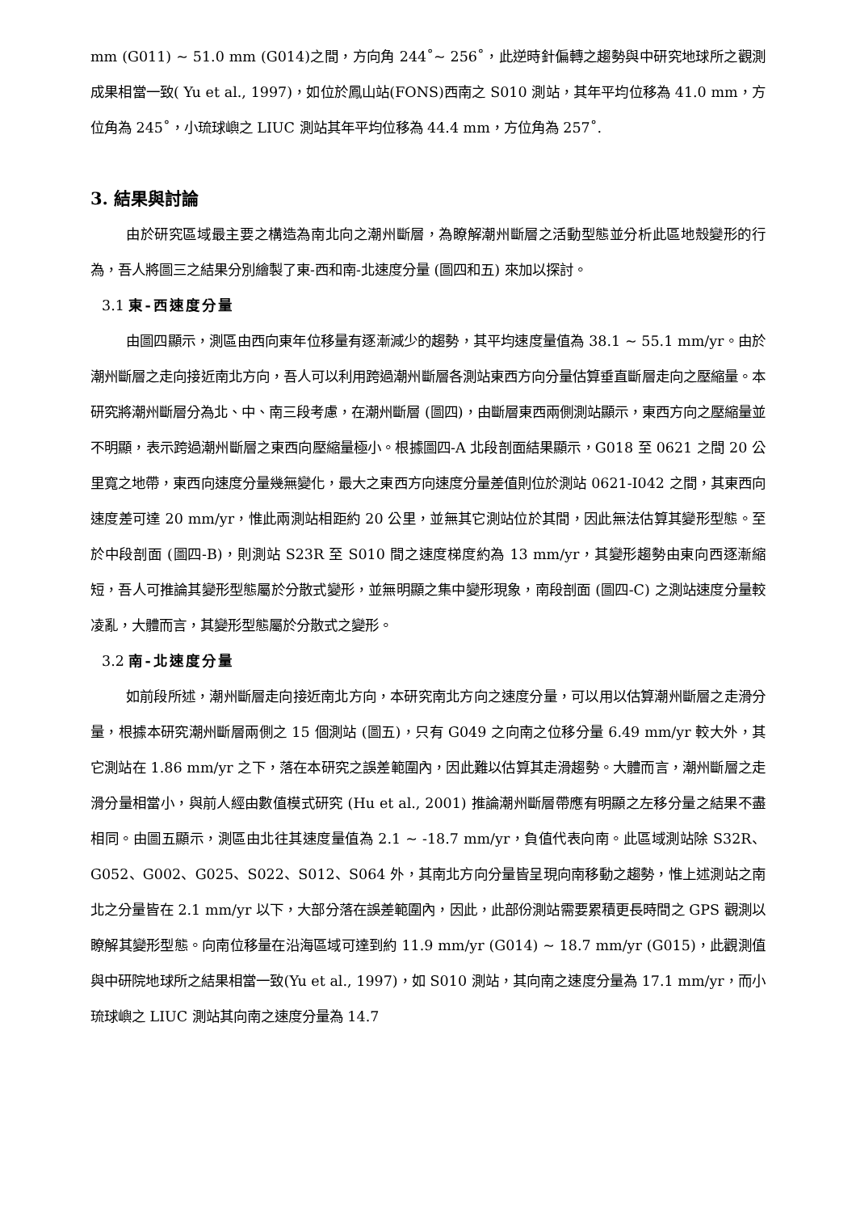mm (G011) ~ 51.0 mm (G014)之間，方向角 244˚~ 256˚，此逆時針偏轉之趨勢與中研究地球所之觀測成果相當一致( Yu et al., 1997)，如位於鳳山站(FONS)西南之 S010 測站，其年平均位移為 41.0 mm，方位角為 245˚，小琉球嶼之 LIUC 測站其年平均位移為 44.4 mm，方位角為 257˚.
3. 結果與討論
由於研究區域最主要之構造為南北向之潮州斷層，為瞭解潮州斷層之活動型態並分析此區地殼變形的行為，吾人將圖三之結果分別繪製了東-西和南-北速度分量 (圖四和五) 來加以探討。
3.1 東-西速度分量
由圖四顯示，測區由西向東年位移量有逐漸減少的趨勢，其平均速度量值為 38.1 ~ 55.1 mm/yr。由於潮州斷層之走向接近南北方向，吾人可以利用跨過潮州斷層各測站東西方向分量估算垂直斷層走向之壓縮量。本研究將潮州斷層分為北、中、南三段考慮，在潮州斷層 (圖四)，由斷層東西兩側測站顯示，東西方向之壓縮量並不明顯，表示跨過潮州斷層之東西向壓縮量極小。根據圖四-A 北段剖面結果顯示，G018 至 0621 之間 20 公里寬之地帶，東西向速度分量幾無變化，最大之東西方向速度分量差值則位於測站 0621-I042 之間，其東西向速度差可達 20 mm/yr，惟此兩測站相距約 20 公里，並無其它測站位於其間，因此無法估算其變形型態。至於中段剖面 (圖四-B)，則測站 S23R 至 S010 間之速度梯度約為 13 mm/yr，其變形趨勢由東向西逐漸縮短，吾人可推論其變形型態屬於分散式變形，並無明顯之集中變形現象，南段剖面 (圖四-C) 之測站速度分量較凌亂，大體而言，其變形型態屬於分散式之變形。
3.2 南-北速度分量
如前段所述，潮州斷層走向接近南北方向，本研究南北方向之速度分量，可以用以估算潮州斷層之走滑分量，根據本研究潮州斷層兩側之 15 個測站 (圖五)，只有 G049 之向南之位移分量 6.49 mm/yr 較大外，其它測站在 1.86 mm/yr 之下，落在本研究之誤差範圍內，因此難以估算其走滑趨勢。大體而言，潮州斷層之走滑分量相當小，與前人經由數值模式研究 (Hu et al., 2001) 推論潮州斷層帶應有明顯之左移分量之結果不盡相同。由圖五顯示，測區由北往其速度量值為 2.1 ~ -18.7 mm/yr，負值代表向南。此區域測站除 S32R、G052、G002、G025、S022、S012、S064 外，其南北方向分量皆呈現向南移動之趨勢，惟上述測站之南北之分量皆在 2.1 mm/yr 以下，大部分落在誤差範圍內，因此，此部份測站需要累積更長時間之 GPS 觀測以瞭解其變形型態。向南位移量在沿海區域可達到約 11.9 mm/yr (G014) ~ 18.7 mm/yr (G015)，此觀測值與中研院地球所之結果相當一致(Yu et al., 1997)，如 S010 測站，其向南之速度分量為 17.1 mm/yr，而小琉球嶼之 LIUC 測站其向南之速度分量為 14.7